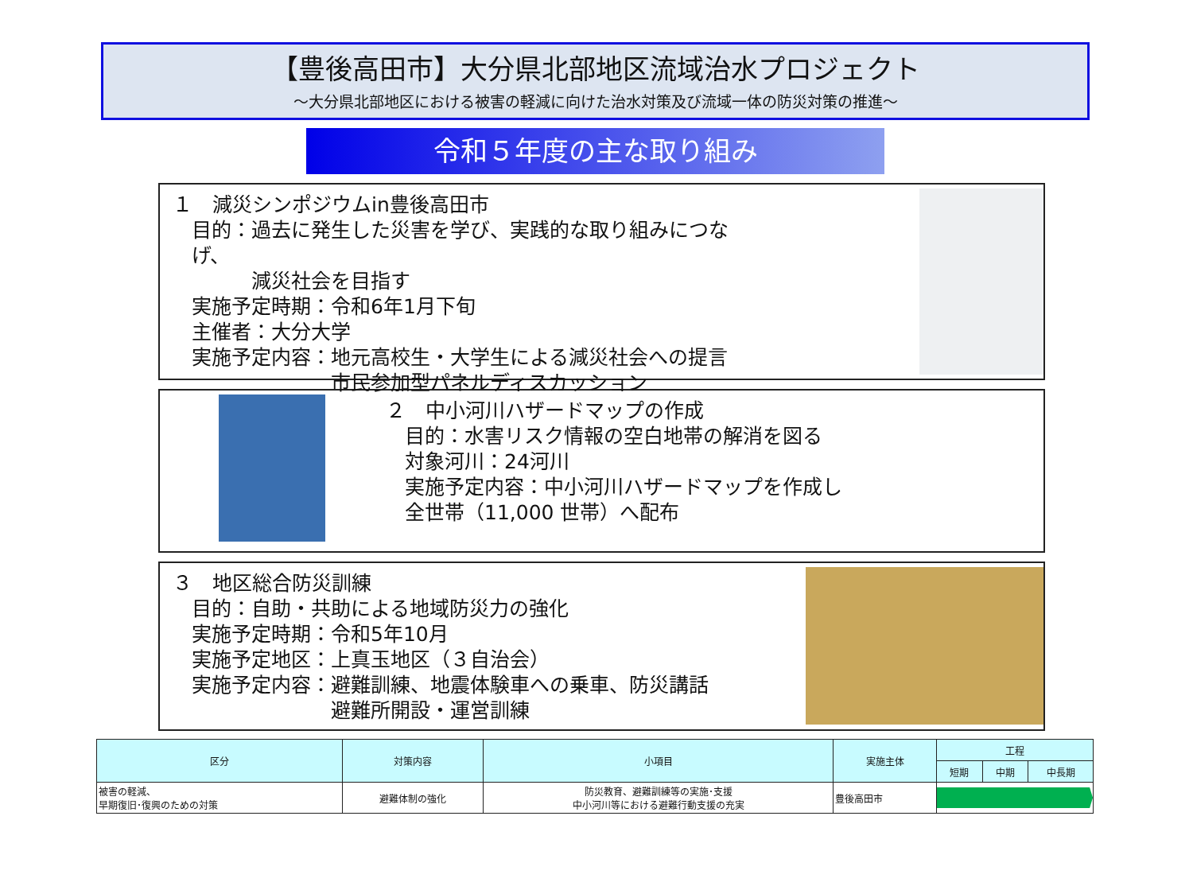【豊後高田市】大分県北部地区流域治水プロジェクト
～大分県北部地区における被害の軽減に向けた治水対策及び流域一体の防災対策の推進～
令和５年度の主な取り組み
１　減災シンポジウムin豊後高田市
目的：過去に発生した災害を学び、実践的な取り組みにつなげ、
　　　減災社会を目指す
実施予定時期：令和6年1月下旬
主催者：大分大学
実施予定内容：地元高校生・大学生による減災社会への提言
　　　　　　　市民参加型パネルディスカッション
２　中小河川ハザードマップの作成
目的：水害リスク情報の空白地帯の解消を図る
対象河川：24河川
実施予定内容：中小河川ハザードマップを作成し
全世帯（11,000 世帯）へ配布
３　地区総合防災訓練
目的：自助・共助による地域防災力の強化
実施予定時期：令和5年10月
実施予定地区：上真玉地区（３自治会）
実施予定内容：避難訓練、地震体験車への乗車、防災講話
　　　　　　　避難所開設・運営訓練
| 区分 | 対策内容 | 小項目 | 実施主体 | 工程 | | |
| --- | --- | --- | --- | --- | --- | --- |
| | | | | 短期 | 中期 | 中長期 |
| 被害の軽減、 早期復旧･復興のための対策 | 避難体制の強化 | 防災教育、避難訓練等の実施･支援 中小河川等における避難行動支援の充実 | 豊後高田市 | | | |